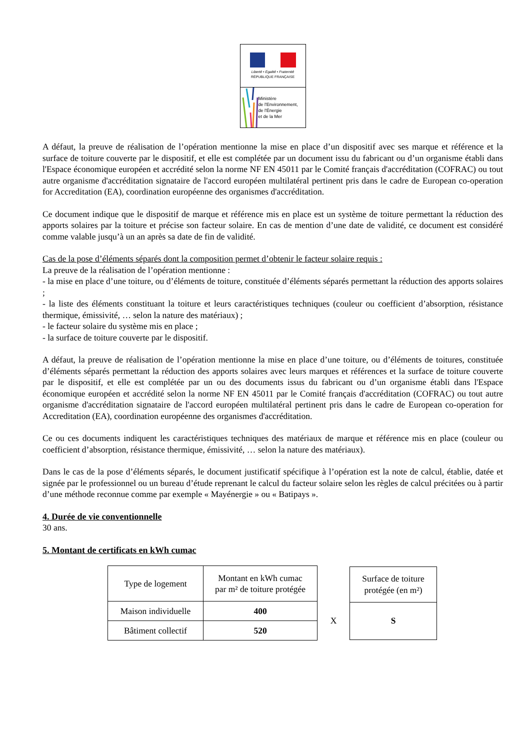Liberté • Égalité • Fraternité
RÉPUBLIQUE FRANÇAISE
Ministère
de l'Environnement,
de l'Énergie
et de la Mer
A défaut, la preuve de réalisation de l’opération mentionne la mise en place d’un dispositif avec ses marque et référence et la surface de toiture couverte par le dispositif, et elle est complétée par un document issu du fabricant ou d’un organisme établi dans l'Espace économique européen et accrédité selon la norme NF EN 45011 par le Comité français d'accréditation (COFRAC) ou tout autre organisme d'accréditation signataire de l'accord européen multilatéral pertinent pris dans le cadre de European co-operation for Accreditation (EA), coordination européenne des organismes d'accréditation.
Ce document indique que le dispositif de marque et référence mis en place est un système de toiture permettant la réduction des apports solaires par la toiture et précise son facteur solaire. En cas de mention d’une date de validité, ce document est considéré comme valable jusqu’à un an après sa date de fin de validité.
Cas de la pose d’éléments séparés dont la composition permet d’obtenir le facteur solaire requis :
La preuve de la réalisation de l’opération mentionne :
- la mise en place d’une toiture, ou d’éléments de toiture, constituée d’éléments séparés permettant la réduction des apports solaires ;
- la liste des éléments constituant la toiture et leurs caractéristiques techniques (couleur ou coefficient d’absorption, résistance thermique, émissivité, … selon la nature des matériaux) ;
- le facteur solaire du système mis en place ;
- la surface de toiture couverte par le dispositif.
A défaut, la preuve de réalisation de l’opération mentionne la mise en place d’une toiture, ou d’éléments de toitures, constituée d’éléments séparés permettant la réduction des apports solaires avec leurs marques et références et la surface de toiture couverte par le dispositif, et elle est complétée par un ou des documents issus du fabricant ou d’un organisme établi dans l'Espace économique européen et accrédité selon la norme NF EN 45011 par le Comité français d'accréditation (COFRAC) ou tout autre organisme d'accréditation signataire de l'accord européen multilatéral pertinent pris dans le cadre de European co-operation for Accreditation (EA), coordination européenne des organismes d'accréditation.
Ce ou ces documents indiquent les caractéristiques techniques des matériaux de marque et référence mis en place (couleur ou coefficient d’absorption, résistance thermique, émissivité, … selon la nature des matériaux).
Dans le cas de la pose d’éléments séparés, le document justificatif spécifique à l’opération est la note de calcul, établie, datée et signée par le professionnel ou un bureau d’étude reprenant le calcul du facteur solaire selon les règles de calcul précitées ou à partir d’une méthode reconnue comme par exemple « Mayénergie » ou « Batipays ».
4. Durée de vie conventionnelle
30 ans.
5. Montant de certificats en kWh cumac
| Type de logement | Montant en kWh cumac par m² de toiture protégée |
| Maison individuelle | 400 |
| Bâtiment collectif | 520 |
X
| Surface de toiture protégée (en m²) |
| S |